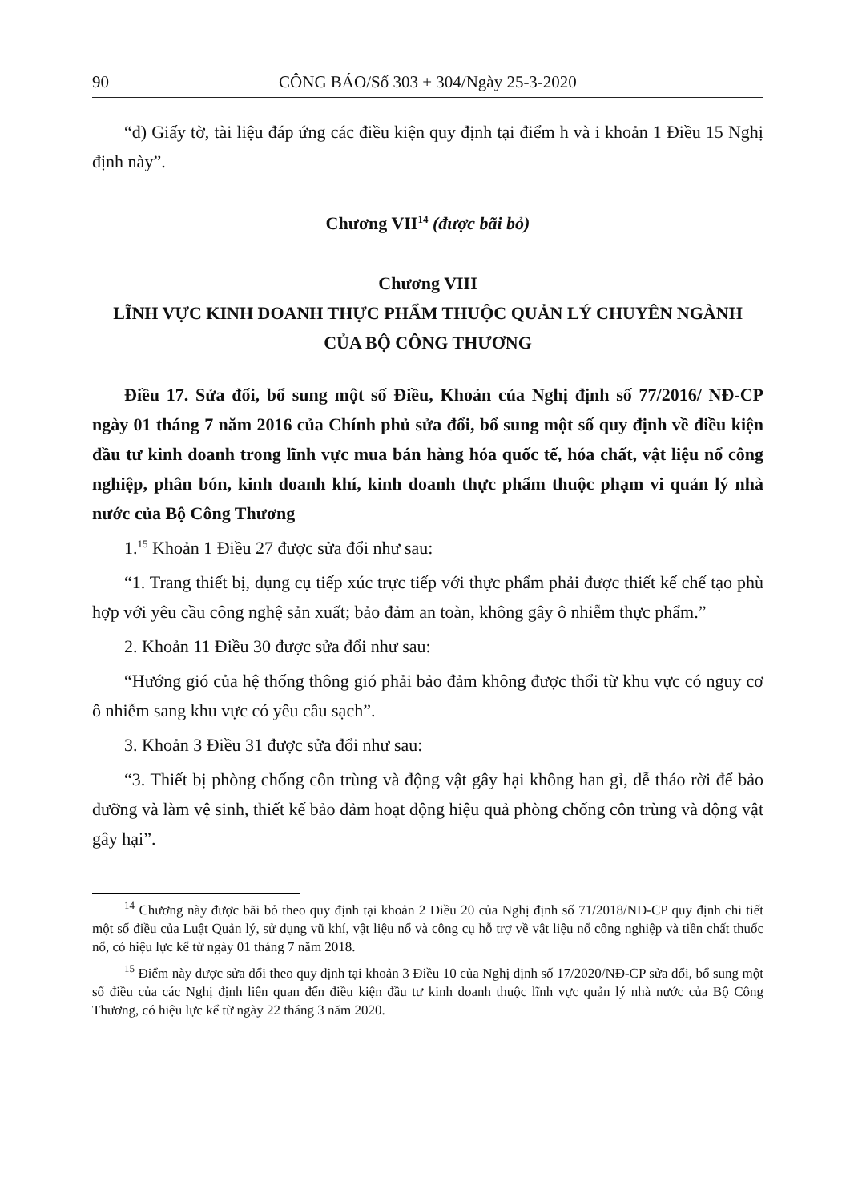90 CÔNG BÁO/Số 303 + 304/Ngày 25-3-2020
“d) Giấy tờ, tài liệu đáp ứng các điều kiện quy định tại điểm h và i khoản 1 Điều 15 Nghị định này”.
Chương VII<sup>14</sup> (được bãi bỏ)
Chương VIII
LĨNH VỰC KINH DOANH THỰC PHẨM THUỘC QUẢN LÝ CHUYÊN NGÀNH CỦA BỘ CÔNG THƯƠNG
Điều 17. Sửa đổi, bổ sung một số Điều, Khoản của Nghị định số 77/2016/ NĐ-CP ngày 01 tháng 7 năm 2016 của Chính phủ sửa đổi, bổ sung một số quy định về điều kiện đầu tư kinh doanh trong lĩnh vực mua bán hàng hóa quốc tế, hóa chất, vật liệu nổ công nghiệp, phân bón, kinh doanh khí, kinh doanh thực phẩm thuộc phạm vi quản lý nhà nước của Bộ Công Thương
1.<sup>15</sup> Khoản 1 Điều 27 được sửa đổi như sau:
“1. Trang thiết bị, dụng cụ tiếp xúc trực tiếp với thực phẩm phải được thiết kế chế tạo phù hợp với yêu cầu công nghệ sản xuất; bảo đảm an toàn, không gây ô nhiễm thực phẩm.”
2. Khoản 11 Điều 30 được sửa đổi như sau:
“Hướng gió của hệ thống thông gió phải bảo đảm không được thổi từ khu vực có nguy cơ ô nhiễm sang khu vực có yêu cầu sạch”.
3. Khoản 3 Điều 31 được sửa đổi như sau:
“3. Thiết bị phòng chống côn trùng và động vật gây hại không han gỉ, dễ tháo rời để bảo dưỡng và làm vệ sinh, thiết kế bảo đảm hoạt động hiệu quả phòng chống côn trùng và động vật gây hại”.
<sup>14</sup> Chương này được bãi bỏ theo quy định tại khoản 2 Điều 20 của Nghị định số 71/2018/NĐ-CP quy định chi tiết một số điều của Luật Quản lý, sử dụng vũ khí, vật liệu nổ và công cụ hỗ trợ về vật liệu nổ công nghiệp và tiền chất thuốc nổ, có hiệu lực kể từ ngày 01 tháng 7 năm 2018.
<sup>15</sup> Điểm này được sửa đổi theo quy định tại khoản 3 Điều 10 của Nghị định số 17/2020/NĐ-CP sửa đổi, bổ sung một số điều của các Nghị định liên quan đến điều kiện đầu tư kinh doanh thuộc lĩnh vực quản lý nhà nước của Bộ Công Thương, có hiệu lực kể từ ngày 22 tháng 3 năm 2020.